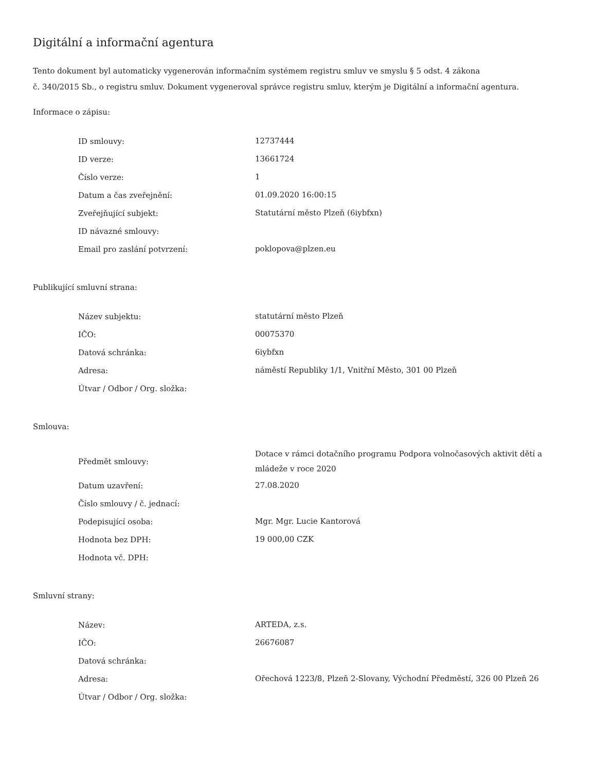Digitální a informační agentura
Tento dokument byl automaticky vygenerován informačním systémem registru smluv ve smyslu § 5 odst. 4 zákona
č. 340/2015 Sb., o registru smluv. Dokument vygeneroval správce registru smluv, kterým je Digitální a informační agentura.
Informace o zápisu:
| ID smlouvy: | 12737444 |
| ID verze: | 13661724 |
| Číslo verze: | 1 |
| Datum a čas zveřejnění: | 01.09.2020 16:00:15 |
| Zveřejňující subjekt: | Statutární město Plzeň (6iybfxn) |
| ID návazné smlouvy: | |
| Email pro zaslání potvrzení: | poklopova@plzen.eu |
Publikující smluvní strana:
| Název subjektu: | statutární město Plzeň |
| IČO: | 00075370 |
| Datová schránka: | 6iybfxn |
| Adresa: | náměstí Republiky 1/1, Vnitřní Město, 301 00 Plzeň |
| Útvar / Odbor / Org. složka: | |
Smlouva:
| Předmět smlouvy: | Dotace v rámci dotačního programu Podpora volnočasových aktivit dětí a mládeže v roce 2020 |
| Datum uzavření: | 27.08.2020 |
| Číslo smlouvy / č. jednací: | |
| Podepisující osoba: | Mgr. Mgr. Lucie Kantorová |
| Hodnota bez DPH: | 19 000,00 CZK |
| Hodnota vč. DPH: | |
Smluvní strany:
| Název: | ARTEDA, z.s. |
| IČO: | 26676087 |
| Datová schránka: | |
| Adresa: | Ořechová 1223/8, Plzeň 2-Slovany, Východní Předměstí, 326 00 Plzeň 26 |
| Útvar / Odbor / Org. složka: | |